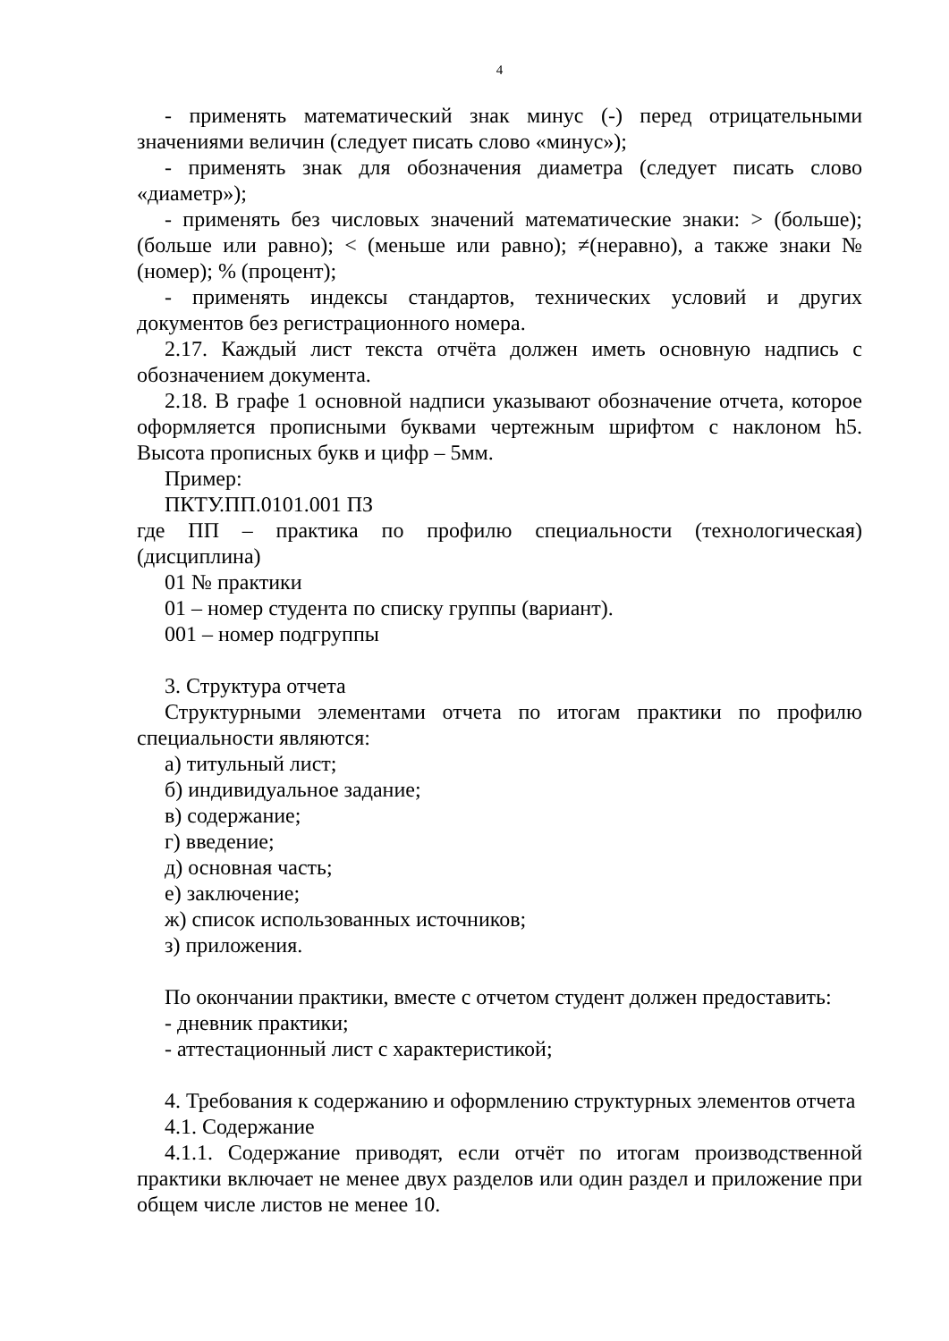4
- применять математический знак минус (-) перед отрицательными значениями величин (следует писать слово «минус»);
- применять знак для обозначения диаметра (следует писать слово «диаметр»);
- применять без числовых значений математические знаки: > (больше); (больше или равно); < (меньше или равно); ≠(неравно), а также знаки № (номер); % (процент);
- применять индексы стандартов, технических условий и других документов без регистрационного номера.
2.17. Каждый лист текста отчёта должен иметь основную надпись с обозначением документа.
2.18. В графе 1 основной надписи указывают обозначение отчета, которое оформляется прописными буквами чертежным шрифтом с наклоном h5. Высота прописных букв и цифр – 5мм.
Пример:
ПКТУ.ПП.0101.001 ПЗ
где ПП – практика по профилю специальности (технологическая) (дисциплина)
01 № практики
01 – номер студента по списку группы (вариант).
001 – номер подгруппы
3. Структура отчета
Структурными элементами отчета по итогам практики по профилю специальности являются:
а) титульный лист;
б) индивидуальное задание;
в) содержание;
г) введение;
д) основная часть;
е) заключение;
ж) список использованных источников;
з) приложения.
По окончании практики, вместе с отчетом студент должен предоставить:
- дневник практики;
- аттестационный лист с характеристикой;
4. Требования к содержанию и оформлению структурных элементов отчета
4.1. Содержание
4.1.1. Содержание приводят, если отчёт по итогам производственной практики включает не менее двух разделов или один раздел и приложение при общем числе листов не менее 10.